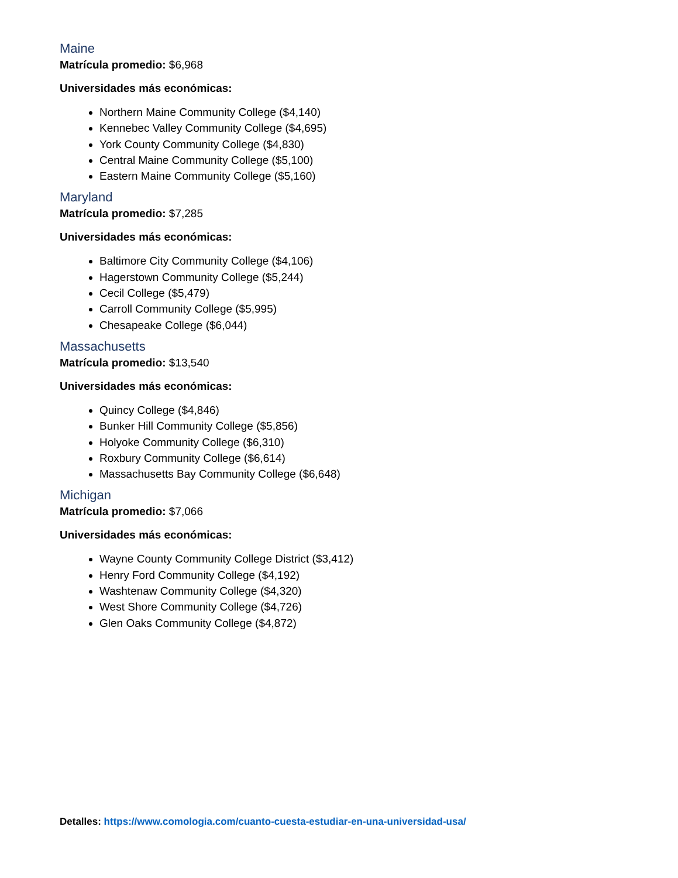Maine
Matrícula promedio: $6,968
Universidades más económicas:
Northern Maine Community College ($4,140)
Kennebec Valley Community College ($4,695)
York County Community College ($4,830)
Central Maine Community College ($5,100)
Eastern Maine Community College ($5,160)
Maryland
Matrícula promedio: $7,285
Universidades más económicas:
Baltimore City Community College ($4,106)
Hagerstown Community College ($5,244)
Cecil College ($5,479)
Carroll Community College ($5,995)
Chesapeake College ($6,044)
Massachusetts
Matrícula promedio: $13,540
Universidades más económicas:
Quincy College ($4,846)
Bunker Hill Community College ($5,856)
Holyoke Community College ($6,310)
Roxbury Community College ($6,614)
Massachusetts Bay Community College ($6,648)
Michigan
Matrícula promedio: $7,066
Universidades más económicas:
Wayne County Community College District ($3,412)
Henry Ford Community College ($4,192)
Washtenaw Community College ($4,320)
West Shore Community College ($4,726)
Glen Oaks Community College ($4,872)
Detalles: https://www.comologia.com/cuanto-cuesta-estudiar-en-una-universidad-usa/